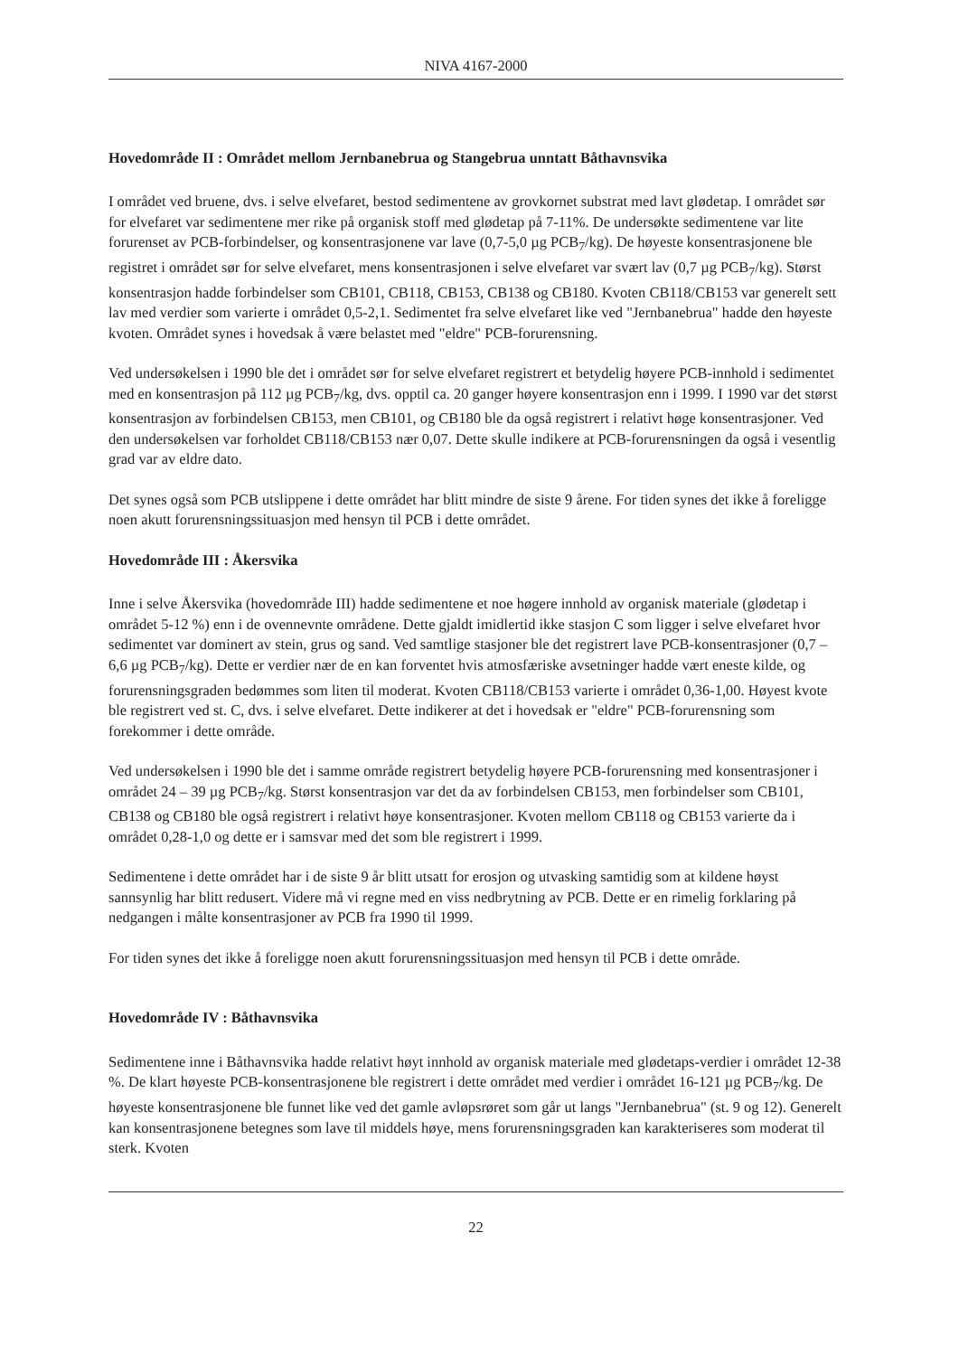NIVA 4167-2000
Hovedområde II : Området mellom Jernbanebrua og Stangebrua unntatt Båthavnsvika
I området ved bruene, dvs. i selve elvefaret, bestod sedimentene av grovkornet substrat med lavt glødetap. I området sør for elvefaret var sedimentene mer rike på organisk stoff med glødetap på 7-11%. De undersøkte sedimentene var lite forurenset av PCB-forbindelser, og konsentrasjonene var lave (0,7-5,0 µg PCB<sub>7</sub>/kg). De høyeste konsentrasjonene ble registret i området sør for selve elvefaret, mens konsentrasjonen i selve elvefaret var svært lav (0,7 µg PCB<sub>7</sub>/kg). Størst konsentrasjon hadde forbindelser som CB101, CB118, CB153, CB138 og CB180. Kvoten CB118/CB153 var generelt sett lav med verdier som varierte i området 0,5-2,1. Sedimentet fra selve elvefaret like ved "Jernbanebrua" hadde den høyeste kvoten. Området synes i hovedsak å være belastet med "eldre" PCB-forurensning.
Ved undersøkelsen i 1990 ble det i området sør for selve elvefaret registrert et betydelig høyere PCB-innhold i sedimentet med en konsentrasjon på 112 µg PCB<sub>7</sub>/kg, dvs. opptil ca. 20 ganger høyere konsentrasjon enn i 1999. I 1990 var det størst konsentrasjon av forbindelsen CB153, men CB101, og CB180 ble da også registrert i relativt høge konsentrasjoner. Ved den undersøkelsen var forholdet CB118/CB153 nær 0,07. Dette skulle indikere at PCB-forurensningen da også i vesentlig grad var av eldre dato.
Det synes også som PCB utslippene i dette området har blitt mindre de siste 9 årene. For tiden synes det ikke å foreligge noen akutt forurensningssituasjon med hensyn til PCB i dette området.
Hovedområde III : Åkersvika
Inne i selve Åkersvika (hovedområde III) hadde sedimentene et noe høgere innhold av organisk materiale (glødetap i området 5-12 %) enn i de ovennevnte områdene. Dette gjaldt imidlertid ikke stasjon C som ligger i selve elvefaret hvor sedimentet var dominert av stein, grus og sand. Ved samtlige stasjoner ble det registrert lave PCB-konsentrasjoner (0,7 – 6,6 µg PCB<sub>7</sub>/kg). Dette er verdier nær de en kan forventet hvis atmosfæriske avsetninger hadde vært eneste kilde, og forurensningsgraden bedømmes som liten til moderat. Kvoten CB118/CB153 varierte i området 0,36-1,00. Høyest kvote ble registrert ved st. C, dvs. i selve elvefaret. Dette indikerer at det i hovedsak er "eldre" PCB-forurensning som forekommer i dette område.
Ved undersøkelsen i 1990 ble det i samme område registrert betydelig høyere PCB-forurensning med konsentrasjoner i området 24 – 39 µg PCB<sub>7</sub>/kg. Størst konsentrasjon var det da av forbindelsen CB153, men forbindelser som CB101, CB138 og CB180 ble også registrert i relativt høye konsentrasjoner. Kvoten mellom CB118 og CB153 varierte da i området 0,28-1,0 og dette er i samsvar med det som ble registrert i 1999.
Sedimentene i dette området har i de siste 9 år blitt utsatt for erosjon og utvasking samtidig som at kildene høyst sannsynlig har blitt redusert. Videre må vi regne med en viss nedbrytning av PCB. Dette er en rimelig forklaring på nedgangen i målte konsentrasjoner av PCB fra 1990 til 1999.
For tiden synes det ikke å foreligge noen akutt forurensningssituasjon med hensyn til PCB i dette område.
Hovedområde IV : Båthavnsvika
Sedimentene inne i Båthavnsvika hadde relativt høyt innhold av organisk materiale med glødetaps-verdier i området 12-38 %. De klart høyeste PCB-konsentrasjonene ble registrert i dette området med verdier i området 16-121 µg PCB<sub>7</sub>/kg. De høyeste konsentrasjonene ble funnet like ved det gamle avløpsrøret som går ut langs "Jernbanebrua" (st. 9 og 12). Generelt kan konsentrasjonene betegnes som lave til middels høye, mens forurensningsgraden kan karakteriseres som moderat til sterk. Kvoten
22